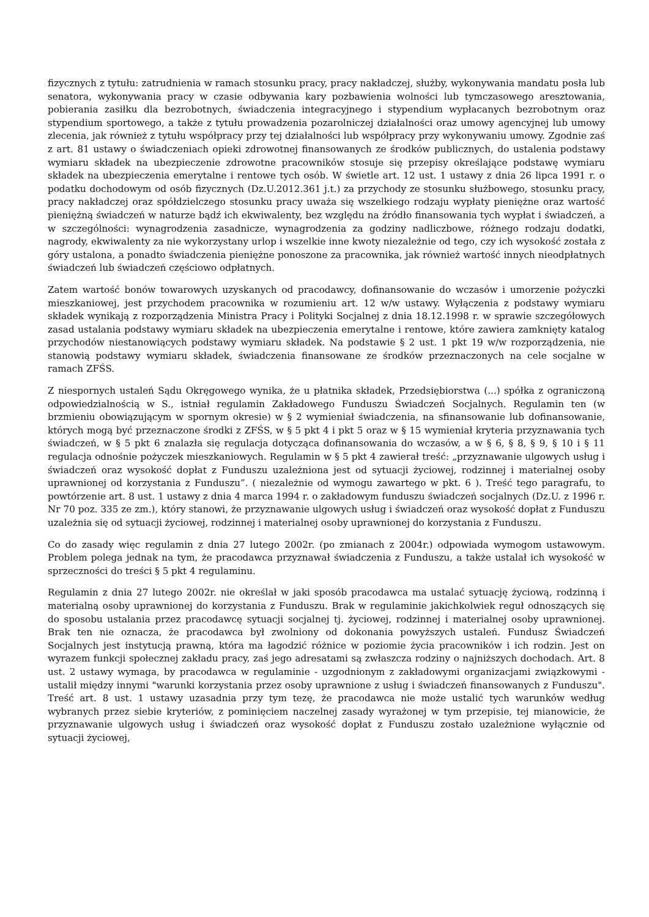fizycznych z tytułu: zatrudnienia w ramach stosunku pracy, pracy nakładczej, służby, wykonywania mandatu posła lub senatora, wykonywania pracy w czasie odbywania kary pozbawienia wolności lub tymczasowego aresztowania, pobierania zasiłku dla bezrobotnych, świadczenia integracyjnego i stypendium wypłacanych bezrobotnym oraz stypendium sportowego, a także z tytułu prowadzenia pozarolniczej działalności oraz umowy agencyjnej lub umowy zlecenia, jak również z tytułu współpracy przy tej działalności lub współpracy przy wykonywaniu umowy. Zgodnie zaś z art. 81 ustawy o świadczeniach opieki zdrowotnej finansowanych ze środków publicznych, do ustalenia podstawy wymiaru składek na ubezpieczenie zdrowotne pracowników stosuje się przepisy określające podstawę wymiaru składek na ubezpieczenia emerytalne i rentowe tych osób. W świetle art. 12 ust. 1 ustawy z dnia 26 lipca 1991 r. o podatku dochodowym od osób fizycznych (Dz.U.2012.361 j.t.) za przychody ze stosunku służbowego, stosunku pracy, pracy nakładczej oraz spółdzielczego stosunku pracy uważa się wszelkiego rodzaju wypłaty pieniężne oraz wartość pieniężną świadczeń w naturze bądź ich ekwiwalenty, bez względu na źródło finansowania tych wypłat i świadczeń, a w szczególności: wynagrodzenia zasadnicze, wynagrodzenia za godziny nadliczbowe, różnego rodzaju dodatki, nagrody, ekwiwalenty za nie wykorzystany urlop i wszelkie inne kwoty niezależnie od tego, czy ich wysokość została z góry ustalona, a ponadto świadczenia pieniężne ponoszone za pracownika, jak również wartość innych nieodpłatnych świadczeń lub świadczeń częściowo odpłatnych.
Zatem wartość bonów towarowych uzyskanych od pracodawcy, dofinansowanie do wczasów i umorzenie pożyczki mieszkaniowej, jest przychodem pracownika w rozumieniu art. 12 w/w ustawy. Wyłączenia z podstawy wymiaru składek wynikają z rozporządzenia Ministra Pracy i Polityki Socjalnej z dnia 18.12.1998 r. w sprawie szczegółowych zasad ustalania podstawy wymiaru składek na ubezpieczenia emerytalne i rentowe, które zawiera zamknięty katalog przychodów niestanowiących podstawy wymiaru składek. Na podstawie § 2 ust. 1 pkt 19 w/w rozporządzenia, nie stanowią podstawy wymiaru składek, świadczenia finansowane ze środków przeznaczonych na cele socjalne w ramach ZFŚS.
Z niespornych ustaleń Sądu Okręgowego wynika, że u płatnika składek, Przedsiębiorstwa (...) spółka z ograniczoną odpowiedzialnością w S., istniał regulamin Zakładowego Funduszu Świadczeń Socjalnych. Regulamin ten (w brzmieniu obowiązującym w spornym okresie) w § 2 wymieniał świadczenia, na sfinansowanie lub dofinansowanie, których mogą być przeznaczone środki z ZFŚS, w § 5 pkt 4 i pkt 5 oraz w § 15 wymieniał kryteria przyznawania tych świadczeń, w § 5 pkt 6 znalazła się regulacja dotycząca dofinansowania do wczasów, a w § 6, § 8, § 9, § 10 i § 11 regulacja odnośnie pożyczek mieszkaniowych. Regulamin w § 5 pkt 4 zawierał treść: „przyznawanie ulgowych usług i świadczeń oraz wysokość dopłat z Funduszu uzależniona jest od sytuacji życiowej, rodzinnej i materialnej osoby uprawnionej od korzystania z Funduszu”. ( niezależnie od wymogu zawartego w pkt. 6 ). Treść tego paragrafu, to powtórzenie art. 8 ust. 1 ustawy z dnia 4 marca 1994 r. o zakładowym funduszu świadczeń socjalnych (Dz.U. z 1996 r. Nr 70 poz. 335 ze zm.), który stanowi, że przyznawanie ulgowych usług i świadczeń oraz wysokość dopłat z Funduszu uzależnia się od sytuacji życiowej, rodzinnej i materialnej osoby uprawnionej do korzystania z Funduszu.
Co do zasady więc regulamin z dnia 27 lutego 2002r. (po zmianach z 2004r.) odpowiada wymogom ustawowym. Problem polega jednak na tym, że pracodawca przyznawał świadczenia z Funduszu, a także ustalał ich wysokość w sprzeczności do treści § 5 pkt 4 regulaminu.
Regulamin z dnia 27 lutego 2002r. nie określał w jaki sposób pracodawca ma ustalać sytuację życiową, rodzinną i materialną osoby uprawnionej do korzystania z Funduszu. Brak w regulaminie jakichkolwiek reguł odnoszących się do sposobu ustalania przez pracodawcę sytuacji socjalnej tj. życiowej, rodzinnej i materialnej osoby uprawnionej. Brak ten nie oznacza, że pracodawca był zwolniony od dokonania powyższych ustaleń. Fundusz Świadczeń Socjalnych jest instytucją prawną, która ma łagodzić różnice w poziomie życia pracowników i ich rodzin. Jest on wyrazem funkcji społecznej zakładu pracy, zaś jego adresatami są zwłaszcza rodziny o najniższych dochodach. Art. 8 ust. 2 ustawy wymaga, by pracodawca w regulaminie - uzgodnionym z zakładowymi organizacjami związkowymi - ustalił między innymi "warunki korzystania przez osoby uprawnione z usług i świadczeń finansowanych z Funduszu". Treść art. 8 ust. 1 ustawy uzasadnia przy tym tezę, że pracodawca nie może ustalić tych warunków według wybranych przez siebie kryteriów, z pominięciem naczelnej zasady wyrażonej w tym przepisie, tej mianowicie, że przyznawanie ulgowych usług i świadczeń oraz wysokość dopłat z Funduszu zostało uzależnione wyłącznie od sytuacji życiowej,